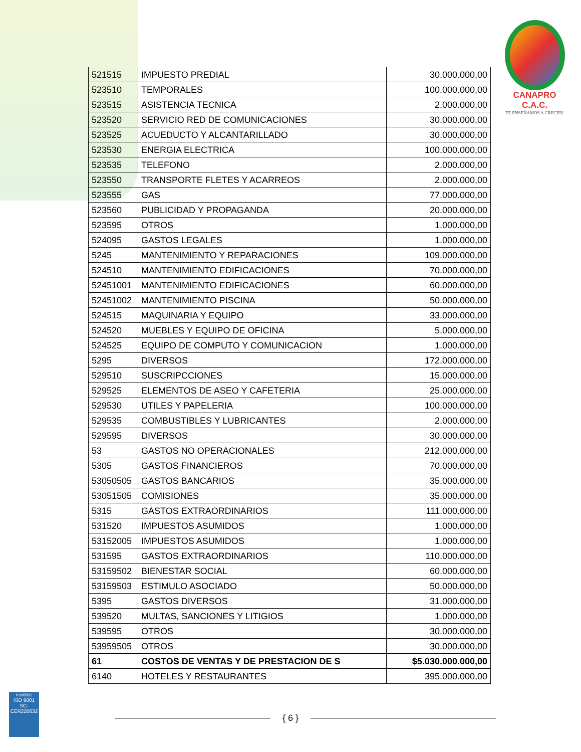CANAPRO C.A.C.
TE ENSEÑAMOS A CRECER!
| 521515 | IMPUESTO PREDIAL | 30.000.000,00 |
| 523510 | TEMPORALES | 100.000.000,00 |
| 523515 | ASISTENCIA TECNICA | 2.000.000,00 |
| 523520 | SERVICIO RED DE COMUNICACIONES | 30.000.000,00 |
| 523525 | ACUEDUCTO Y ALCANTARILLADO | 30.000.000,00 |
| 523530 | ENERGIA ELECTRICA | 100.000.000,00 |
| 523535 | TELEFONO | 2.000.000,00 |
| 523550 | TRANSPORTE FLETES Y ACARREOS | 2.000.000,00 |
| 523555 | GAS | 77.000.000,00 |
| 523560 | PUBLICIDAD Y PROPAGANDA | 20.000.000,00 |
| 523595 | OTROS | 1.000.000,00 |
| 524095 | GASTOS LEGALES | 1.000.000,00 |
| 5245 | MANTENIMIENTO Y REPARACIONES | 109.000.000,00 |
| 524510 | MANTENIMIENTO EDIFICACIONES | 70.000.000,00 |
| 52451001 | MANTENIMIENTO EDIFICACIONES | 60.000.000,00 |
| 52451002 | MANTENIMIENTO PISCINA | 50.000.000,00 |
| 524515 | MAQUINARIA Y EQUIPO | 33.000.000,00 |
| 524520 | MUEBLES Y EQUIPO DE OFICINA | 5.000.000,00 |
| 524525 | EQUIPO DE COMPUTO Y COMUNICACION | 1.000.000,00 |
| 5295 | DIVERSOS | 172.000.000,00 |
| 529510 | SUSCRIPCCIONES | 15.000.000,00 |
| 529525 | ELEMENTOS DE ASEO Y CAFETERIA | 25.000.000,00 |
| 529530 | UTILES Y PAPELERIA | 100.000.000,00 |
| 529535 | COMBUSTIBLES Y LUBRICANTES | 2.000.000,00 |
| 529595 | DIVERSOS | 30.000.000,00 |
| 53 | GASTOS NO OPERACIONALES | 212.000.000,00 |
| 5305 | GASTOS FINANCIEROS | 70.000.000,00 |
| 53050505 | GASTOS BANCARIOS | 35.000.000,00 |
| 53051505 | COMISIONES | 35.000.000,00 |
| 5315 | GASTOS EXTRAORDINARIOS | 111.000.000,00 |
| 531520 | IMPUESTOS ASUMIDOS | 1.000.000,00 |
| 53152005 | IMPUESTOS ASUMIDOS | 1.000.000,00 |
| 531595 | GASTOS EXTRAORDINARIOS | 110.000.000,00 |
| 53159502 | BIENESTAR SOCIAL | 60.000.000,00 |
| 53159503 | ESTIMULO ASOCIADO | 50.000.000,00 |
| 5395 | GASTOS DIVERSOS | 31.000.000,00 |
| 539520 | MULTAS, SANCIONES Y LITIGIOS | 1.000.000,00 |
| 539595 | OTROS | 30.000.000,00 |
| 53959505 | OTROS | 30.000.000,00 |
| 61 | COSTOS DE VENTAS Y DE PRESTACION DE S | $5.030.000.000,00 |
| 6140 | HOTELES Y RESTAURANTES | 395.000.000,00 |
{ 6 }
icontec
ISO 9001
SC-CER220632